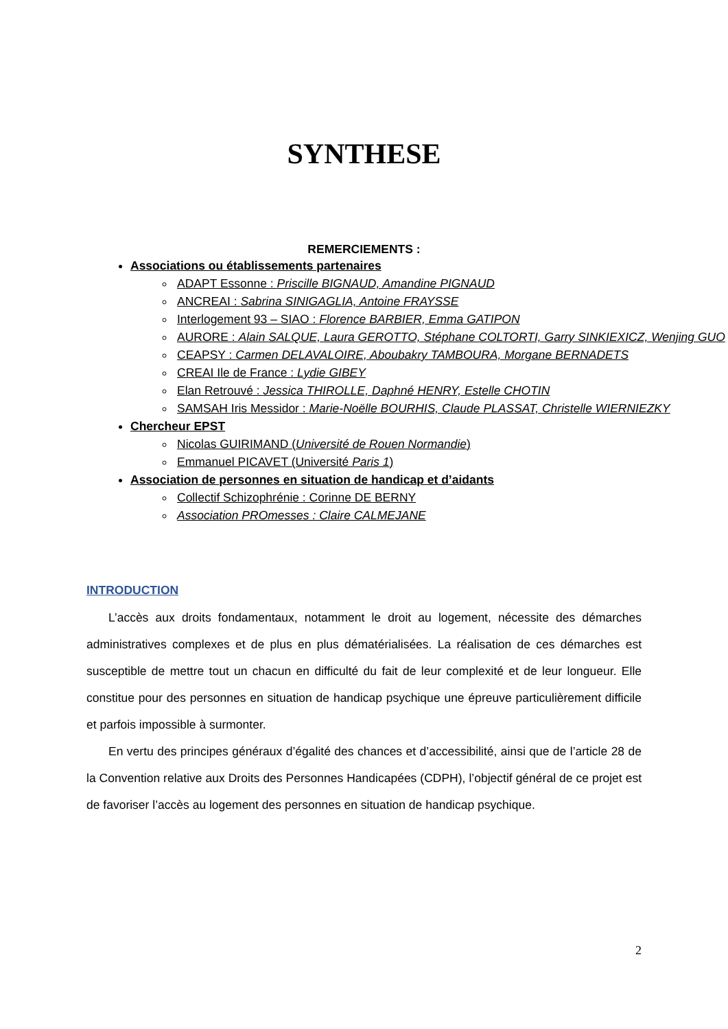SYNTHESE
REMERCIEMENTS :
Associations ou établissements partenaires
ADAPT Essonne : Priscille BIGNAUD, Amandine PIGNAUD
ANCREAI : Sabrina SINIGAGLIA, Antoine FRAYSSE
Interlogement 93 – SIAO : Florence BARBIER, Emma GATIPON
AURORE : Alain SALQUE, Laura GEROTTO, Stéphane COLTORTI, Garry SINKIEXICZ, Wenjing GUO
CEAPSY : Carmen DELAVALOIRE, Aboubakry TAMBOURA, Morgane BERNADETS
CREAI Ile de France : Lydie GIBEY
Elan Retrouvé : Jessica THIROLLE, Daphné HENRY, Estelle CHOTIN
SAMSAH Iris Messidor : Marie-Noëlle BOURHIS, Claude PLASSAT, Christelle WIERNIEZKY
Chercheur EPST
Nicolas GUIRIMAND (Université de Rouen Normandie)
Emmanuel PICAVET (Université Paris 1)
Association de personnes en situation de handicap et d’aidants
Collectif Schizophrénie : Corinne DE BERNY
Association PROmesses : Claire CALMEJANE
INTRODUCTION
L’accès aux droits fondamentaux, notamment le droit au logement, nécessite des démarches administratives complexes et de plus en plus dématérialisées. La réalisation de ces démarches est susceptible de mettre tout un chacun en difficulté du fait de leur complexité et de leur longueur. Elle constitue pour des personnes en situation de handicap psychique une épreuve particulièrement difficile et parfois impossible à surmonter.
En vertu des principes généraux d’égalité des chances et d’accessibilité, ainsi que de l’article 28 de la Convention relative aux Droits des Personnes Handicapées (CDPH), l’objectif général de ce projet est de favoriser l’accès au logement des personnes en situation de handicap psychique.
2